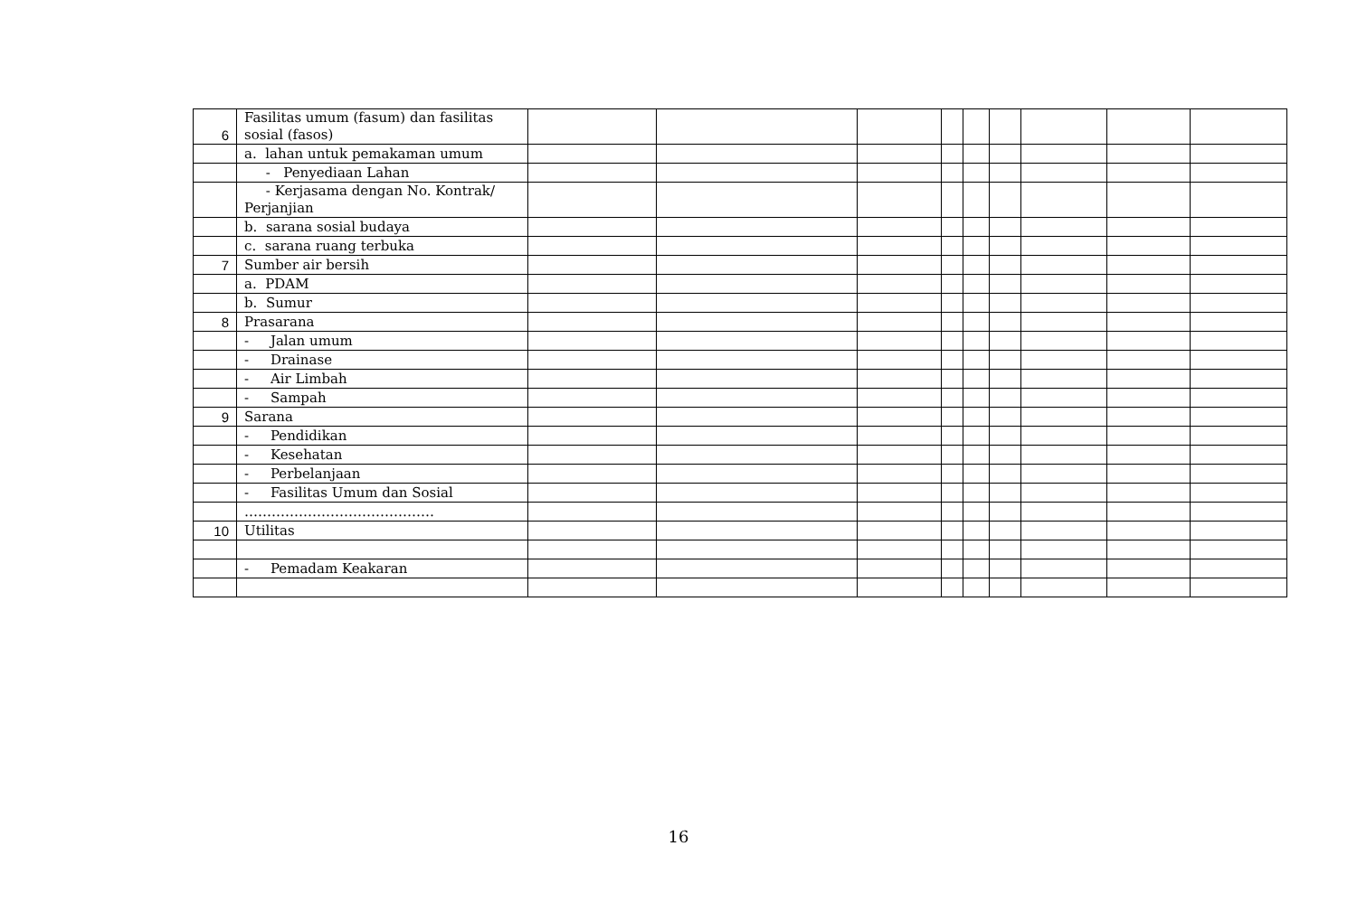| 6 | Fasilitas umum (fasum) dan fasilitas sosial (fasos) | | | | | | | | | |
| | a. lahan untuk pemakaman umum | | | | | | | | | |
| | - Penyediaan Lahan | | | | | | | | | |
| | - Kerjasama dengan No. Kontrak/ Perjanjian | | | | | | | | | |
| | b. sarana sosial budaya | | | | | | | | | |
| | c. sarana ruang terbuka | | | | | | | | | |
| 7 | Sumber air bersih | | | | | | | | | |
| | a. PDAM | | | | | | | | | |
| | b. Sumur | | | | | | | | | |
| 8 | Prasarana | | | | | | | | | |
| | - Jalan umum | | | | | | | | | |
| | - Drainase | | | | | | | | | |
| | - Air Limbah | | | | | | | | | |
| | - Sampah | | | | | | | | | |
| 9 | Sarana | | | | | | | | | |
| | - Pendidikan | | | | | | | | | |
| | - Kesehatan | | | | | | | | | |
| | - Perbelanjaan | | | | | | | | | |
| | - Fasilitas Umum dan Sosial | | | | | | | | | |
| | …………………………………… | | | | | | | | | |
| 10 | Utilitas | | | | | | | | | |
| | - Pemadam Keakaran | | | | | | | | | |
16